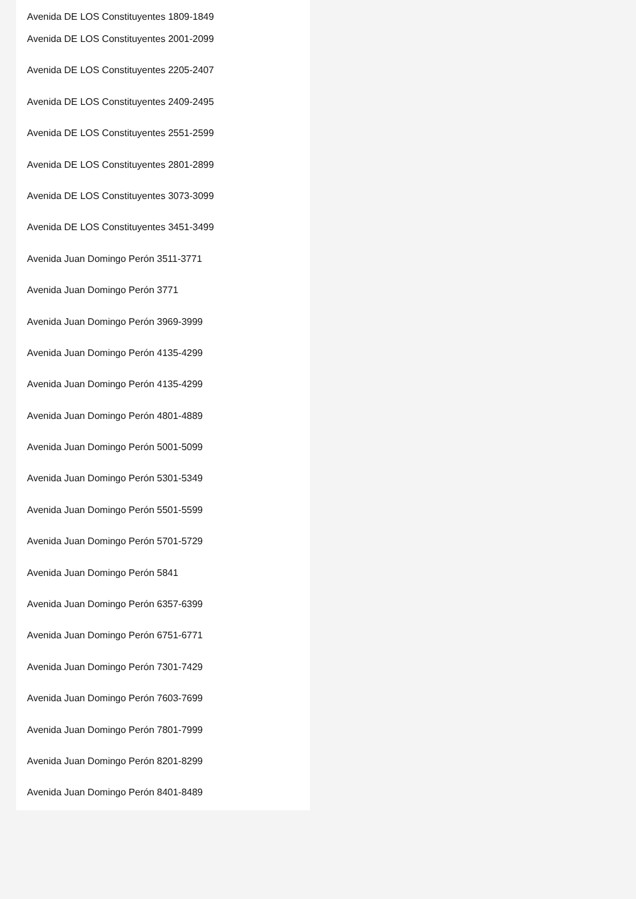Avenida DE LOS Constituyentes 1809-1849
Avenida DE LOS Constituyentes 2001-2099
Avenida DE LOS Constituyentes 2205-2407
Avenida DE LOS Constituyentes 2409-2495
Avenida DE LOS Constituyentes 2551-2599
Avenida DE LOS Constituyentes 2801-2899
Avenida DE LOS Constituyentes 3073-3099
Avenida DE LOS Constituyentes 3451-3499
Avenida Juan Domingo Perón 3511-3771
Avenida Juan Domingo Perón 3771
Avenida Juan Domingo Perón 3969-3999
Avenida Juan Domingo Perón 4135-4299
Avenida Juan Domingo Perón 4135-4299
Avenida Juan Domingo Perón 4801-4889
Avenida Juan Domingo Perón 5001-5099
Avenida Juan Domingo Perón 5301-5349
Avenida Juan Domingo Perón 5501-5599
Avenida Juan Domingo Perón 5701-5729
Avenida Juan Domingo Perón 5841
Avenida Juan Domingo Perón 6357-6399
Avenida Juan Domingo Perón 6751-6771
Avenida Juan Domingo Perón 7301-7429
Avenida Juan Domingo Perón 7603-7699
Avenida Juan Domingo Perón 7801-7999
Avenida Juan Domingo Perón 8201-8299
Avenida Juan Domingo Perón 8401-8489